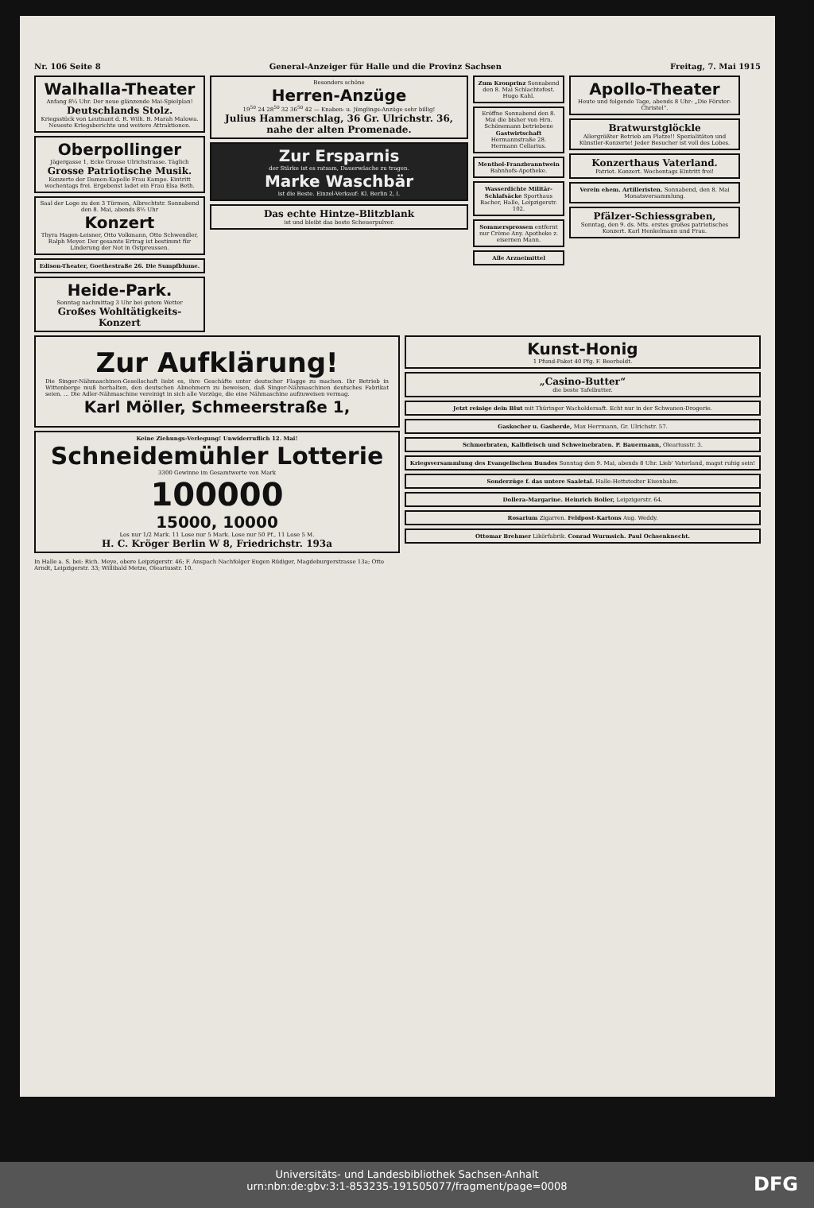Nr. 106 Seite 8 General-Anzeiger für Halle und die Provinz Sachsen Freitag, 7. Mai 1915
Walhalla-Theater
Anfang 8¼ Uhr. Der neue glänzende Mai-Spielplan!
Deutschlands Stolz.
Kriegsstück von Leutnant d. R. Wilh. B. Marah Malowa. Neueste Kriegsberichte und weitere Attraktionen.
Oberpollinger
Jägergasse 1, Ecke Grosse Ulrichstrasse. Täglich
Grosse Patriotische Musik.
Konzerte der Damen-Kapelle Frau Kampe. Eintritt wochentags frei. Ergebenst ladet ein Frau Elsa Beth.
Saal der Loge zu den 3 Türmen, Albrechtstr. Sonnabend den 8. Mai, abends 8½ Uhr
Konzert
Thyra Hagen-Leisner, Otto Volkmann, Otto Schwendler, Ralph Meyer. Der gesamte Ertrag ist bestimmt für Linderung der Not in Ostpreussen.
Edison-Theater, Goethestraße 26. Die Sumpfblume.
Heide-Park.
Sonntag nachmittag 3 Uhr bei gutem Wetter
Großes Wohltätigkeits-Konzert
Besonders schöne
Herren-Anzüge
19<sup>50</sup> 24 28<sup>50</sup> 32 36<sup>50</sup> 42 — Knaben- u. Jünglings-Anzüge sehr billig!
Julius Hammerschlag, 36 Gr. Ulrichstr. 36, nahe der alten Promenade.
Zur Ersparnis
der Stärke ist es ratsam, Dauerwäsche zu tragen.
Marke Waschbär
ist die Beste. Einzel-Verkauf: Kl. Berlin 2, I.
Das echte Hintze-Blitzblank
ist und bleibt das beste Scheuerpulver.
Zum Kronprinz Sonnabend den 8. Mai Schlachtefest. Hugo Kahl.
Eröffne Sonnabend den 8. Mai die bisher von Hrn. Schönemann betriebene Gastwirtschaft Hermannstraße 28. Hermann Cellarius.
Menthol-Franzbranntwein Bahnhofs-Apotheke.
Wasserdichte Militär-Schlafsäcke Sporthaus Bacher, Halle, Leipzigerstr. 102.
Sommersprossen entfernt nur Crème Any. Apotheke z. eisernen Mann.
Alle Arzneimittel
Apollo-Theater
Heute und folgende Tage, abends 8 Uhr: „Die Förster-Christel“.
Bratwurstglöckle
Allergrößter Betrieb am Platze!! Spezialitäten und Künstler-Konzerte! Jeder Besucher ist voll des Lobes.
Konzerthaus Vaterland.
Patriot. Konzert. Wochentags Eintritt frei!
Verein ehem. Artilleristen. Sonnabend, den 8. Mai Monatsversammlung.
Pfälzer-Schiessgraben,
Sonntag, den 9. ds. Mts. erstes großes patriotisches Konzert. Karl Henkelmann und Frau.
Zur Aufklärung!
Die Singer-Nähmaschinen-Gesellschaft liebt es, ihre Geschäfte unter deutscher Flagge zu machen. Ihr Betrieb in Wittenberge muß herhalten, den deutschen Abnehmern zu beweisen, daß Singer-Nähmaschinen deutsches Fabrikat seien. ... Die Adler-Nähmaschine vereinigt in sich alle Vorzüge, die eine Nähmaschine aufzuweisen vermag.
Karl Möller, Schmeerstraße 1,
Keine Ziehungs-Verlegung! Unwiderruflich 12. Mai!
Schneidemühler Lotterie
3300 Gewinne im Gesamtwerte von Mark
100000
15000, 10000
Los nur 1/2 Mark. 11 Lose nur 5 Mark. Lose nur 50 Pf., 11 Lose 5 M.
H. C. Kröger Berlin W 8, Friedrichstr. 193a
In Halle a. S. bei: Rich. Meye, obere Leipzigerstr. 46; F. Anspach Nachfolger Eugen Rüdiger, Magdeburgerstrasse 13a; Otto Arndt, Leipzigerstr. 33; Willibald Metze, Oleariusstr. 10.
Kunst-Honig
1 Pfund-Paket 40 Pfg. F. Beerholdt.
„Casino-Butter“
die beste Tafelbutter.
Jetzt reinige dein Blut mit Thüringer Wacholdersaft. Echt nur in der Schwanen-Drogerie.
Gaskocher u. Gasherde, Max Herrmann, Gr. Ulrichstr. 57.
Schmorbraten, Kalbfleisch und Schweinebraten. P. Bauermann, Oleariusstr. 3.
Kriegsversammlung des Evangelischen Bundes Sonntag den 9. Mai, abends 8 Uhr. Lieb' Vaterland, magst ruhig sein!
Sonderzüge f. das untere Saaletal. Halle-Hettstedter Eisenbahn.
Dollera-Margarine. Heinrich Boller, Leipzigerstr. 64.
Rosarium Zigarren. Feldpost-Kartons Aug. Weddy.
Ottomar Brehmer Likörfabrik. Conrad Wurmsich. Paul Ochsenknecht.
Universitäts- und Landesbibliothek Sachsen-Anhalt
urn:nbn:de:gbv:3:1-853235-191505077/fragment/page=0008
DFG